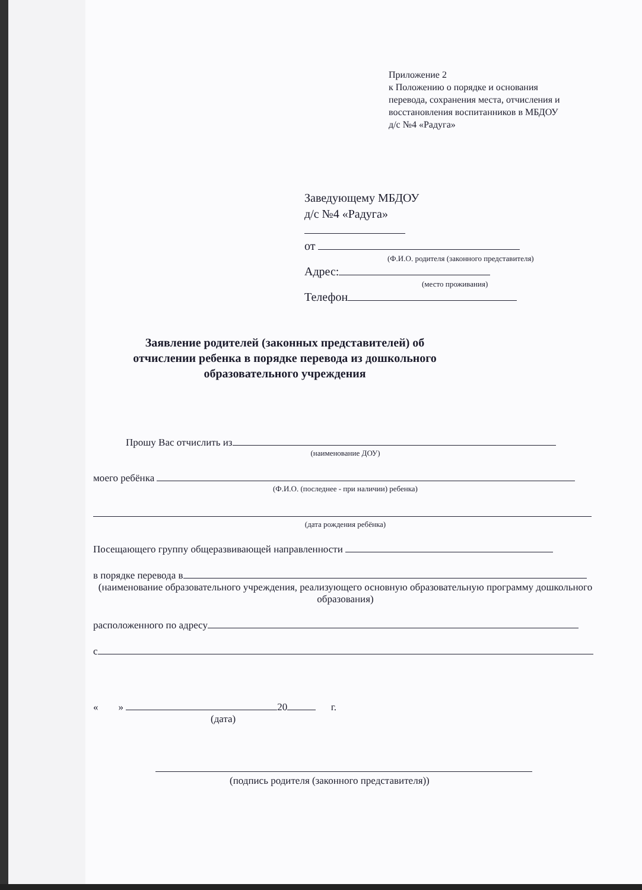Приложение 2
к Положению о порядке и основания
перевода, сохранения места, отчисления и
восстановления воспитанников в МБДОУ
д/с №4 «Радуга»
Заведующему МБДОУ
д/с №4 «Радуга»
от
(Ф.И.О. родителя (законного представителя)
Адрес:
(место проживания)
Телефон
Заявление родителей (законных представителей) об отчислении ребенка в порядке перевода из дошкольного образовательного учреждения
Прошу Вас отчислить из
(наименование ДОУ)
моего ребёнка
(Ф.И.О. (последнее - при наличии) ребенка)
(дата рождения ребёнка)
Посещающего группу общеразвивающей направленности
в порядке перевода в
(наименование образовательного учреждения, реализующего основную образовательную программу дошкольного образования)
расположенного по адресу
с
« » 20 г.
(дата)
(подпись родителя (законного представителя))